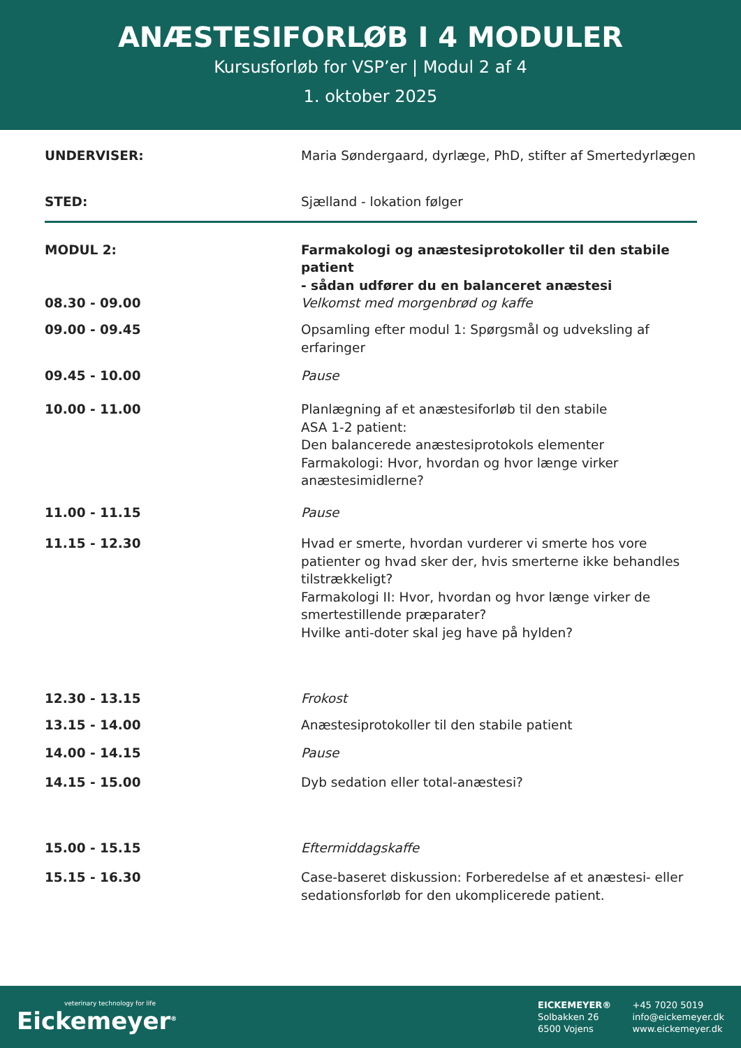ANÆSTESIFORLØB I 4 MODULER
Kursusforløb for VSP’er | Modul 2 af 4
1. oktober 2025
| UNDERVISER: | Maria Søndergaard, dyrlæge, PhD, stifter af Smertedyrlægen |
| STED: | Sjælland - lokation følger |
| MODUL 2: | Farmakologi og anæstesiprotokoller til den stabile patient - sådan udfører du en balanceret anæstesi |
| 08.30 - 09.00 | Velkomst med morgenbrød og kaffe |
| 09.00 - 09.45 | Opsamling efter modul 1: Spørgsmål og udveksling af erfaringer |
| 09.45 - 10.00 | Pause |
| 10.00 - 11.00 | Planlægning af et anæstesiforløb til den stabile ASA 1-2 patient: Den balancerede anæstesiprotokols elementer Farmakologi: Hvor, hvordan og hvor længe virker anæstesimidlerne? |
| 11.00 - 11.15 | Pause |
| 11.15 - 12.30 | Hvad er smerte, hvordan vurderer vi smerte hos vore patienter og hvad sker der, hvis smerterne ikke behandles tilstrækkeligt? Farmakologi II: Hvor, hvordan og hvor længe virker de smertestillende præparater? Hvilke anti-doter skal jeg have på hylden? |
| 12.30 - 13.15 | Frokost |
| 13.15 - 14.00 | Anæstesiprotokoller til den stabile patient |
| 14.00 - 14.15 | Pause |
| 14.15 - 15.00 | Dyb sedation eller total-anæstesi? |
| 15.00 - 15.15 | Eftermiddagskaffe |
| 15.15 - 16.30 | Case-baseret diskussion: Forberedelse af et anæstesi- eller sedationsforløb for den ukomplicerede patient. |
veterinary technology for life
Eickemeyer<sup>®</sup>
EICKEMEYER®
Solbakken 26
6500 Vojens
+45 7020 5019
info@eickemeyer.dk
www.eickemeyer.dk